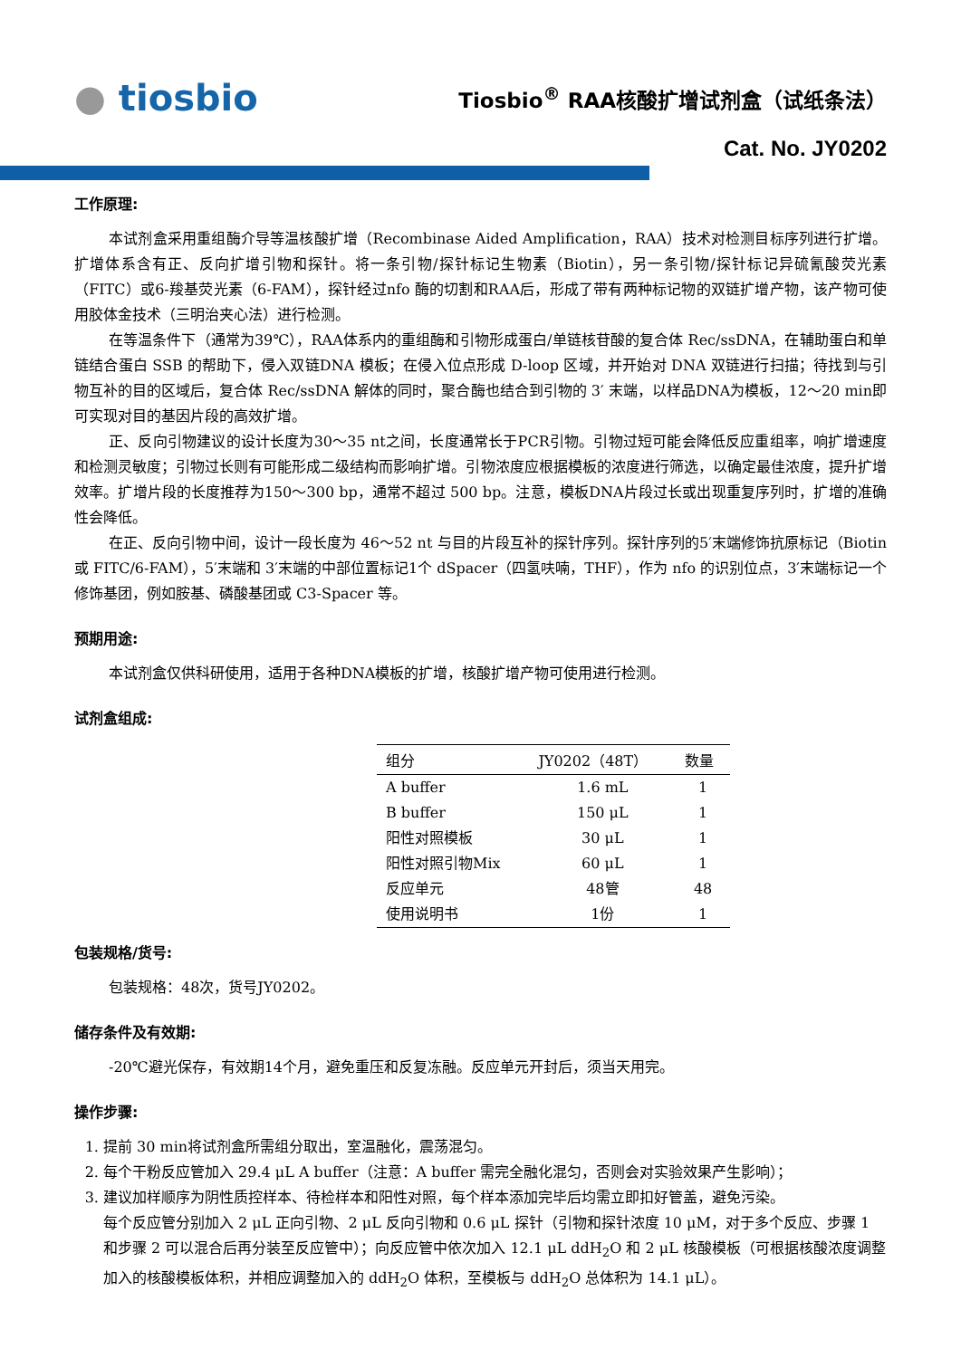● tiosbio
Tiosbio<sup>®</sup> RAA核酸扩增试剂盒（试纸条法）
Cat. No. JY0202
工作原理:
本试剂盒采用重组酶介导等温核酸扩增（Recombinase Aided Amplification，RAA）技术对检测目标序列进行扩增。扩增体系含有正、反向扩增引物和探针。将一条引物/探针标记生物素（Biotin），另一条引物/探针标记异硫氰酸荧光素（FITC）或6-羧基荧光素（6-FAM），探针经过nfo 酶的切割和RAA后，形成了带有两种标记物的双链扩增产物，该产物可使用胶体金技术（三明治夹心法）进行检测。
在等温条件下（通常为39℃），RAA体系内的重组酶和引物形成蛋白/单链核苷酸的复合体 Rec/ssDNA，在辅助蛋白和单链结合蛋白 SSB 的帮助下，侵入双链DNA 模板；在侵入位点形成 D-loop 区域，并开始对 DNA 双链进行扫描；待找到与引物互补的目的区域后，复合体 Rec/ssDNA 解体的同时，聚合酶也结合到引物的 3′ 末端，以样品DNA为模板，12～20 min即可实现对目的基因片段的高效扩增。
正、反向引物建议的设计长度为30～35 nt之间，长度通常长于PCR引物。引物过短可能会降低反应重组率，响扩增速度和检测灵敏度；引物过长则有可能形成二级结构而影响扩增。引物浓度应根据模板的浓度进行筛选，以确定最佳浓度，提升扩增效率。扩增片段的长度推荐为150～300 bp，通常不超过 500 bp。注意，模板DNA片段过长或出现重复序列时，扩增的准确性会降低。
在正、反向引物中间，设计一段长度为 46～52 nt 与目的片段互补的探针序列。探针序列的5′末端修饰抗原标记（Biotin 或 FITC/6-FAM），5′末端和 3′末端的中部位置标记1个 dSpacer（四氢呋喃，THF），作为 nfo 的识别位点，3′末端标记一个修饰基团，例如胺基、磷酸基团或 C3-Spacer 等。
预期用途:
本试剂盒仅供科研使用，适用于各种DNA模板的扩增，核酸扩增产物可使用进行检测。
试剂盒组成:
| 组分 | JY0202（48T） | 数量 |
| --- | --- | --- |
| A buffer | 1.6 mL | 1 |
| B buffer | 150 μL | 1 |
| 阳性对照模板 | 30 μL | 1 |
| 阳性对照引物Mix | 60 μL | 1 |
| 反应单元 | 48管 | 48 |
| 使用说明书 | 1份 | 1 |
包装规格/货号:
包装规格：48次，货号JY0202。
储存条件及有效期:
-20℃避光保存，有效期14个月，避免重压和反复冻融。反应单元开封后，须当天用完。
操作步骤:
1. 提前 30 min将试剂盒所需组分取出，室温融化，震荡混匀。
2. 每个干粉反应管加入 29.4 μL A buffer（注意：A buffer 需完全融化混匀，否则会对实验效果产生影响）；
3. 建议加样顺序为阴性质控样本、待检样本和阳性对照，每个样本添加完毕后均需立即扣好管盖，避免污染。
每个反应管分别加入 2 μL 正向引物、2 μL 反向引物和 0.6 μL 探针（引物和探针浓度 10 μM，对于多个反应、步骤 1 和步骤 2 可以混合后再分装至反应管中）；向反应管中依次加入 12.1 μL ddH<sub>2</sub>O 和 2 μL 核酸模板（可根据核酸浓度调整加入的核酸模板体积，并相应调整加入的 ddH<sub>2</sub>O 体积，至模板与 ddH<sub>2</sub>O 总体积为 14.1 μL）。